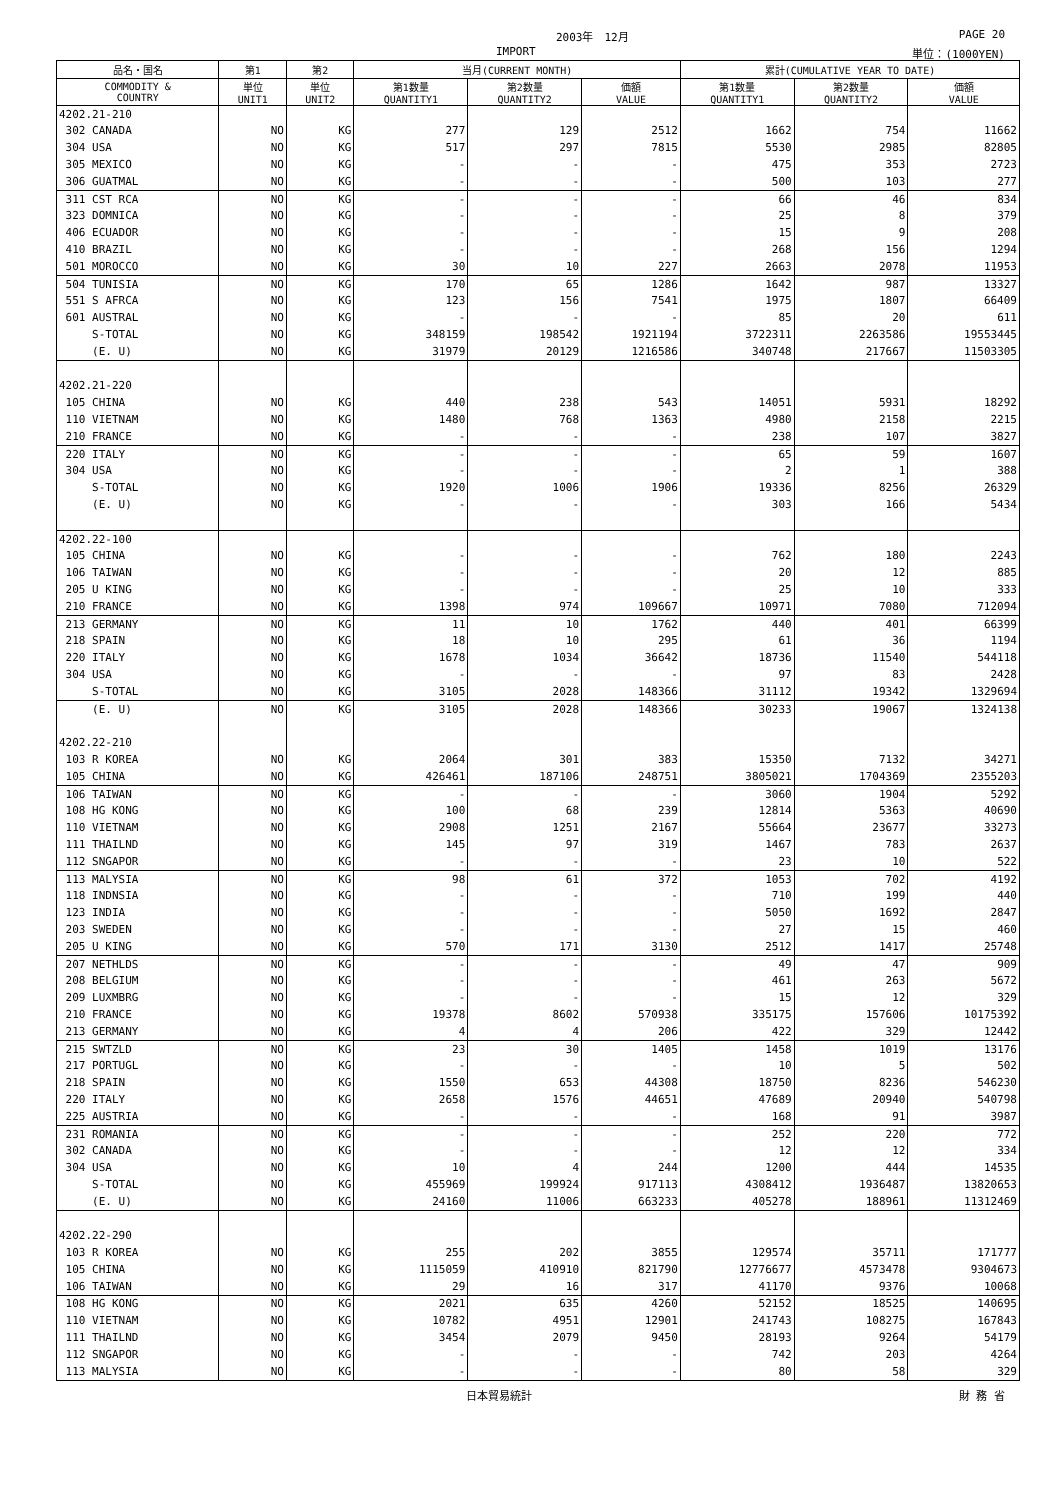2003年　12月 PAGE 20
IMPORT 単位：(1000YEN)
| 品名・国名 | 第1 | 第2 | 当月(CURRENT MONTH) | | | 累計(CUMULATIVE YEAR TO DATE) | | |
| --- | --- | --- | --- | --- | --- | --- | --- | --- |
| COMMODITY & COUNTRY | 単位 UNIT1 | 単位 UNIT2 | 第1数量 QUANTITY1 | 第2数量 QUANTITY2 | 価額 VALUE | 第1数量 QUANTITY1 | 第2数量 QUANTITY2 | 価額 VALUE |
| 4202.21-210 | | | | | | | | |
| 302 CANADA | NO | KG | 277 | 129 | 2512 | 1662 | 754 | 11662 |
| 304 USA | NO | KG | 517 | 297 | 7815 | 5530 | 2985 | 82805 |
| 305 MEXICO | NO | KG | - | - | - | 475 | 353 | 2723 |
| 306 GUATMAL | NO | KG | - | - | - | 500 | 103 | 277 |
| 311 CST RCA | NO | KG | - | - | - | 66 | 46 | 834 |
| 323 DOMNICA | NO | KG | - | - | - | 25 | 8 | 379 |
| 406 ECUADOR | NO | KG | - | - | - | 15 | 9 | 208 |
| 410 BRAZIL | NO | KG | - | - | - | 268 | 156 | 1294 |
| 501 MOROCCO | NO | KG | 30 | 10 | 227 | 2663 | 2078 | 11953 |
| 504 TUNISIA | NO | KG | 170 | 65 | 1286 | 1642 | 987 | 13327 |
| 551 S AFRCA | NO | KG | 123 | 156 | 7541 | 1975 | 1807 | 66409 |
| 601 AUSTRAL | NO | KG | - | - | - | 85 | 20 | 611 |
| S-TOTAL | NO | KG | 348159 | 198542 | 1921194 | 3722311 | 2263586 | 19553445 |
| (E. U) | NO | KG | 31979 | 20129 | 1216586 | 340748 | 217667 | 11503305 |
| 4202.21-220 | | | | | | | | |
| 105 CHINA | NO | KG | 440 | 238 | 543 | 14051 | 5931 | 18292 |
| 110 VIETNAM | NO | KG | 1480 | 768 | 1363 | 4980 | 2158 | 2215 |
| 210 FRANCE | NO | KG | - | - | - | 238 | 107 | 3827 |
| 220 ITALY | NO | KG | - | - | - | 65 | 59 | 1607 |
| 304 USA | NO | KG | - | - | - | 2 | 1 | 388 |
| S-TOTAL | NO | KG | 1920 | 1006 | 1906 | 19336 | 8256 | 26329 |
| (E. U) | NO | KG | - | - | - | 303 | 166 | 5434 |
| 4202.22-100 | | | | | | | | |
| 105 CHINA | NO | KG | - | - | - | 762 | 180 | 2243 |
| 106 TAIWAN | NO | KG | - | - | - | 20 | 12 | 885 |
| 205 U KING | NO | KG | - | - | - | 25 | 10 | 333 |
| 210 FRANCE | NO | KG | 1398 | 974 | 109667 | 10971 | 7080 | 712094 |
| 213 GERMANY | NO | KG | 11 | 10 | 1762 | 440 | 401 | 66399 |
| 218 SPAIN | NO | KG | 18 | 10 | 295 | 61 | 36 | 1194 |
| 220 ITALY | NO | KG | 1678 | 1034 | 36642 | 18736 | 11540 | 544118 |
| 304 USA | NO | KG | - | - | - | 97 | 83 | 2428 |
| S-TOTAL | NO | KG | 3105 | 2028 | 148366 | 31112 | 19342 | 1329694 |
| (E. U) | NO | KG | 3105 | 2028 | 148366 | 30233 | 19067 | 1324138 |
| 4202.22-210 | | | | | | | | |
| 103 R KOREA | NO | KG | 2064 | 301 | 383 | 15350 | 7132 | 34271 |
| 105 CHINA | NO | KG | 426461 | 187106 | 248751 | 3805021 | 1704369 | 2355203 |
| 106 TAIWAN | NO | KG | - | - | - | 3060 | 1904 | 5292 |
| 108 HG KONG | NO | KG | 100 | 68 | 239 | 12814 | 5363 | 40690 |
| 110 VIETNAM | NO | KG | 2908 | 1251 | 2167 | 55664 | 23677 | 33273 |
| 111 THAILND | NO | KG | 145 | 97 | 319 | 1467 | 783 | 2637 |
| 112 SNGAPOR | NO | KG | - | - | - | 23 | 10 | 522 |
| 113 MALYSIA | NO | KG | 98 | 61 | 372 | 1053 | 702 | 4192 |
| 118 INDNSIA | NO | KG | - | - | - | 710 | 199 | 440 |
| 123 INDIA | NO | KG | - | - | - | 5050 | 1692 | 2847 |
| 203 SWEDEN | NO | KG | - | - | - | 27 | 15 | 460 |
| 205 U KING | NO | KG | 570 | 171 | 3130 | 2512 | 1417 | 25748 |
| 207 NETHLDS | NO | KG | - | - | - | 49 | 47 | 909 |
| 208 BELGIUM | NO | KG | - | - | - | 461 | 263 | 5672 |
| 209 LUXMBRG | NO | KG | - | - | - | 15 | 12 | 329 |
| 210 FRANCE | NO | KG | 19378 | 8602 | 570938 | 335175 | 157606 | 10175392 |
| 213 GERMANY | NO | KG | 4 | 4 | 206 | 422 | 329 | 12442 |
| 215 SWTZLD | NO | KG | 23 | 30 | 1405 | 1458 | 1019 | 13176 |
| 217 PORTUGL | NO | KG | - | - | - | 10 | 5 | 502 |
| 218 SPAIN | NO | KG | 1550 | 653 | 44308 | 18750 | 8236 | 546230 |
| 220 ITALY | NO | KG | 2658 | 1576 | 44651 | 47689 | 20940 | 540798 |
| 225 AUSTRIA | NO | KG | - | - | - | 168 | 91 | 3987 |
| 231 ROMANIA | NO | KG | - | - | - | 252 | 220 | 772 |
| 302 CANADA | NO | KG | - | - | - | 12 | 12 | 334 |
| 304 USA | NO | KG | 10 | 4 | 244 | 1200 | 444 | 14535 |
| S-TOTAL | NO | KG | 455969 | 199924 | 917113 | 4308412 | 1936487 | 13820653 |
| (E. U) | NO | KG | 24160 | 11006 | 663233 | 405278 | 188961 | 11312469 |
| 4202.22-290 | | | | | | | | |
| 103 R KOREA | NO | KG | 255 | 202 | 3855 | 129574 | 35711 | 171777 |
| 105 CHINA | NO | KG | 1115059 | 410910 | 821790 | 12776677 | 4573478 | 9304673 |
| 106 TAIWAN | NO | KG | 29 | 16 | 317 | 41170 | 9376 | 10068 |
| 108 HG KONG | NO | KG | 2021 | 635 | 4260 | 52152 | 18525 | 140695 |
| 110 VIETNAM | NO | KG | 10782 | 4951 | 12901 | 241743 | 108275 | 167843 |
| 111 THAILND | NO | KG | 3454 | 2079 | 9450 | 28193 | 9264 | 54179 |
| 112 SNGAPOR | NO | KG | - | - | - | 742 | 203 | 4264 |
| 113 MALYSIA | NO | KG | - | - | - | 80 | 58 | 329 |
日本貿易統計 財 務 省